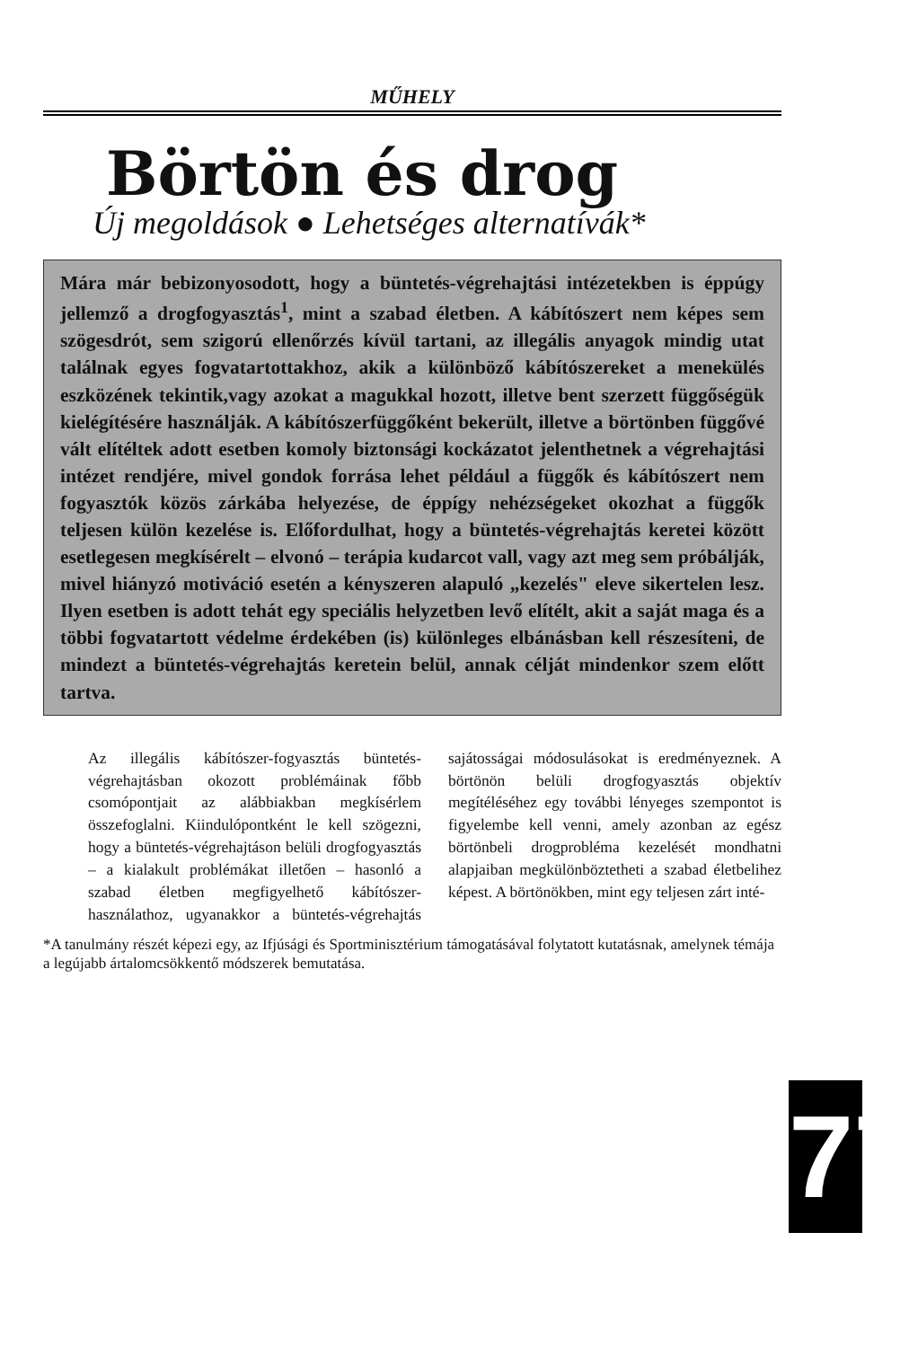MŰHELY
Börtön és drog
Új megoldások ● Lehetséges alternatívák*
Mára már bebizonyosodott, hogy a büntetés-végrehajtási intézetekben is éppúgy jellemző a drogfogyasztás<sup>1</sup>, mint a szabad életben. A kábítószert nem képes sem szögesdrót, sem szigorú ellenőrzés kívül tartani, az illegális anyagok mindig utat találnak egyes fogvatartottakhoz, akik a különböző kábítószereket a menekülés eszközének tekintik,vagy azokat a magukkal hozott, illetve bent szerzett függőségük kielégítésére használják. A kábítószerfüggőként bekerült, illetve a börtönben függővé vált elítéltek adott esetben komoly biztonsági kockázatot jelenthetnek a végrehajtási intézet rendjére, mivel gondok forrása lehet például a függők és kábítószert nem fogyasztók közös zárkába helyezése, de éppígy nehézségeket okozhat a függők teljesen külön kezelése is. Előfordulhat, hogy a büntetés-végrehajtás keretei között esetlegesen megkísérelt – elvonó – terápia kudarcot vall, vagy azt meg sem próbálják, mivel hiányzó motiváció esetén a kényszeren alapuló „kezelés" eleve sikertelen lesz. Ilyen esetben is adott tehát egy speciális helyzetben levő elítélt, akit a saját maga és a többi fogvatartott védelme érdekében (is) különleges elbánásban kell részesíteni, de mindezt a büntetés-végrehajtás keretein belül, annak célját mindenkor szem előtt tartva.
Az illegális kábítószer-fogyasztás büntetés-végrehajtásban okozott problémáinak főbb csomópontjait az alábbiakban megkísérlem összefoglalni. Kiindulópontként le kell szögezni, hogy a büntetés-végrehajtáson belüli drogfogyasztás – a kialakult problémákat illetően – hasonló a szabad életben megfigyelhető kábítószer-használathoz, ugyanakkor a büntetés-végrehajtás sajátosságai módosulásokat is eredményeznek. A börtönön belüli drogfogyasztás objektív megítéléséhez egy további lényeges szempontot is figyelembe kell venni, amely azonban az egész börtönbeli drogprobléma kezelését mondhatni alapjaiban megkülönböztetheti a szabad életbelihez képest. A börtönökben, mint egy teljesen zárt inté-
*A tanulmány részét képezi egy, az Ifjúsági és Sportminisztérium támogatásával folytatott kutatásnak, amelynek témája a legújabb ártalomcsökkentő módszerek bemutatása.
77